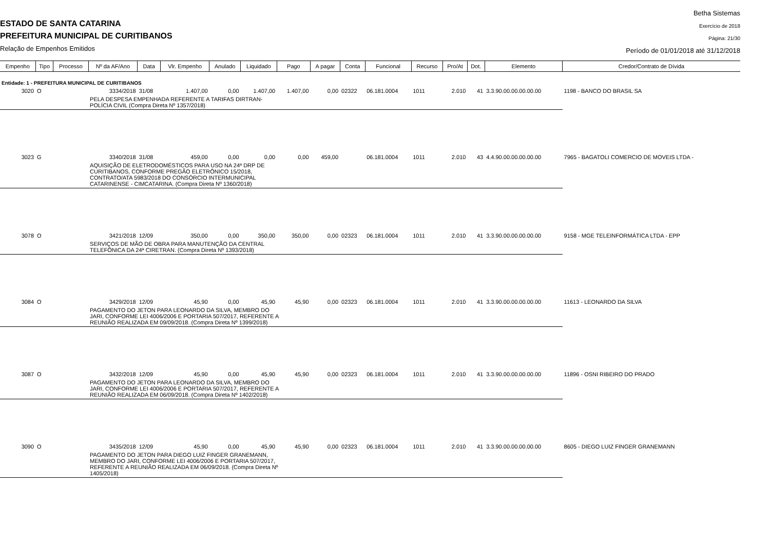ESTADO DE SANTA CATARINA
PREFEITURA MUNICIPAL DE CURITIBANOS
Relação de Empenhos Emitidos
Betha Sistemas
Exercício de 2018
Página: 21/30
Período de 01/01/2018 até 31/12/2018
| Empenho | Tipo | Processo | Nº da AF/Ano | Data | Vlr. Empenho | Anulado | Liquidado | Pago | A pagar | Conta | Funcional | Recurso | Pro/At | Dot. | Elemento | Credor/Contrato de Dívida |
| --- | --- | --- | --- | --- | --- | --- | --- | --- | --- | --- | --- | --- | --- | --- | --- | --- |
| Entidade: 1 - PREFEITURA MUNICIPAL DE CURITIBANOS | | | | | | | | | | | | | | | | |
| 3020 | O | | 3334/2018 | 31/08 | 1.407,00 | 0,00 | 1.407,00 | 1.407,00 | 0,00 | 02322 | 06.181.0004 | 1011 | 2.010 | 41 | 3.3.90.00.00.00.00.00 | 1198 - BANCO DO BRASIL SA |
| | | | PELA DESPESA EMPENHADA REFERENTE A TARIFAS DIRTRAN- POLÍCIA CIVIL (Compra Direta Nº 1357/2018) | | | | | | | | | | | | | |
| 3023 | G | | 3340/2018 | 31/08 | 459,00 | 0,00 | 0,00 | 0,00 | 459,00 | | 06.181.0004 | 1011 | 2.010 | 43 | 4.4.90.00.00.00.00.00 | 7965 - BAGATOLI COMERCIO DE MOVEIS LTDA - |
| | | | AQUISIÇÃO DE ELETRODOMÉSTICOS PARA USO NA 24ª DRP DE CURITIBANOS, CONFORME PREGÃO ELETRÔNICO 15/2018, CONTRATO/ATA 5983/2018 DO CONSÓRCIO INTERMUNICIPAL CATARINENSE - CIMCATARINA. (Compra Direta Nº 1360/2018) | | | | | | | | | | | | | |
| 3078 | O | | 3421/2018 | 12/09 | 350,00 | 0,00 | 350,00 | 350,00 | 0,00 | 02323 | 06.181.0004 | 1011 | 2.010 | 41 | 3.3.90.00.00.00.00.00 | 9158 - MGE TELEINFORMÁTICA LTDA - EPP |
| | | | SERVIÇOS DE MÃO DE OBRA PARA MANUTENÇÃO DA CENTRAL TELEFÔNICA DA 24ª CIRETRAN. (Compra Direta Nº 1393/2018) | | | | | | | | | | | | | |
| 3084 | O | | 3429/2018 | 12/09 | 45,90 | 0,00 | 45,90 | 45,90 | 0,00 | 02323 | 06.181.0004 | 1011 | 2.010 | 41 | 3.3.90.00.00.00.00.00 | 11613 - LEONARDO DA SILVA |
| | | | PAGAMENTO DO JETON PARA LEONARDO DA SILVA, MEMBRO DO JARI, CONFORME LEI 4006/2006 E PORTARIA 507/2017, REFERENTE A REUNIÃO REALIZADA EM 09/09/2018. (Compra Direta Nº 1399/2018) | | | | | | | | | | | | | |
| 3087 | O | | 3432/2018 | 12/09 | 45,90 | 0,00 | 45,90 | 45,90 | 0,00 | 02323 | 06.181.0004 | 1011 | 2.010 | 41 | 3.3.90.00.00.00.00.00 | 11896 - OSNI RIBEIRO DO PRADO |
| | | | PAGAMENTO DO JETON PARA LEONARDO DA SILVA, MEMBRO DO JARI, CONFORME LEI 4006/2006 E PORTARIA 507/2017, REFERENTE A REUNIÃO REALIZADA EM 06/09/2018. (Compra Direta Nº 1402/2018) | | | | | | | | | | | | | |
| 3090 | O | | 3435/2018 | 12/09 | 45,90 | 0,00 | 45,90 | 45,90 | 0,00 | 02323 | 06.181.0004 | 1011 | 2.010 | 41 | 3.3.90.00.00.00.00.00 | 8605 - DIEGO LUIZ FINGER GRANEMANN |
| | | | PAGAMENTO DO JETON PARA DIEGO LUIZ FINGER GRANEMANN, MEMBRO DO JARI, CONFORME LEI 4006/2006 E PORTARIA 507/2017, REFERENTE A REUNIÃO REALIZADA EM 06/09/2018. (Compra Direta Nº 1405/2018) | | | | | | | | | | | | | |